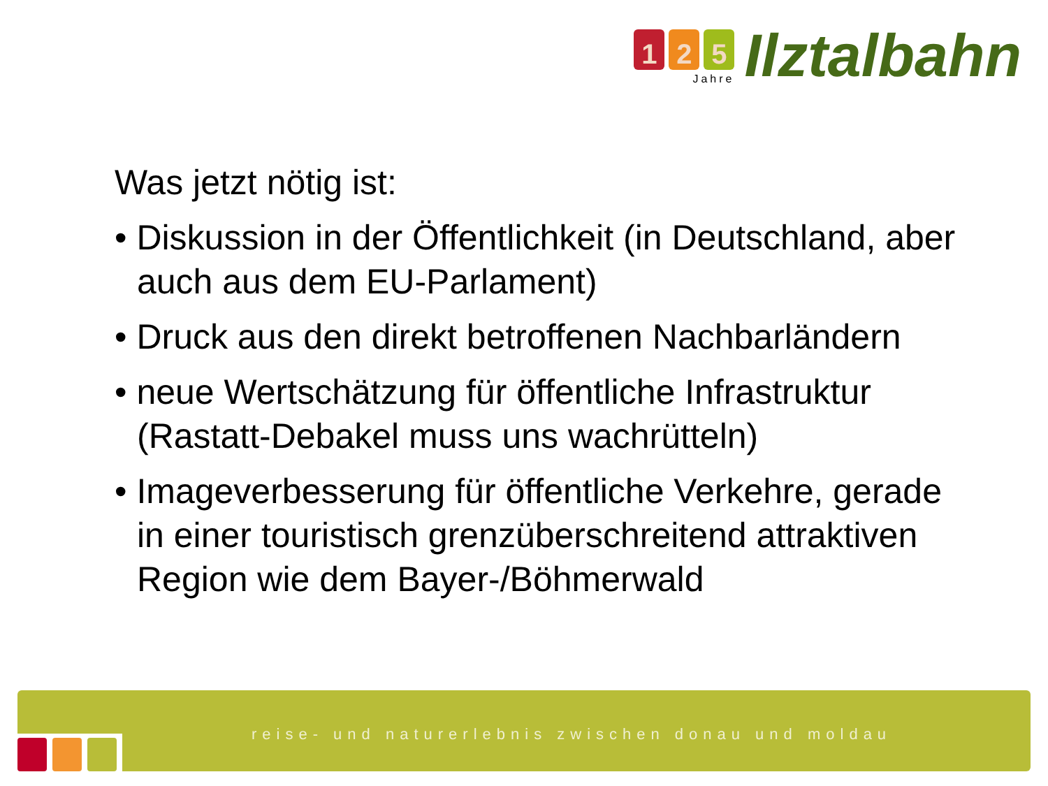1 2 5
Jahre
Ilztalbahn
Was jetzt nötig ist:
• Diskussion in der Öffentlichkeit (in Deutschland, aber auch aus dem EU-Parlament)
• Druck aus den direkt betroffenen Nachbarländern
• neue Wertschätzung für öffentliche Infrastruktur (Rastatt-Debakel muss uns wachrütteln)
• Imageverbesserung für öffentliche Verkehre, gerade in einer touristisch grenzüberschreitend attraktiven Region wie dem Bayer-/Böhmerwald
reise- und naturerlebnis zwischen donau und moldau